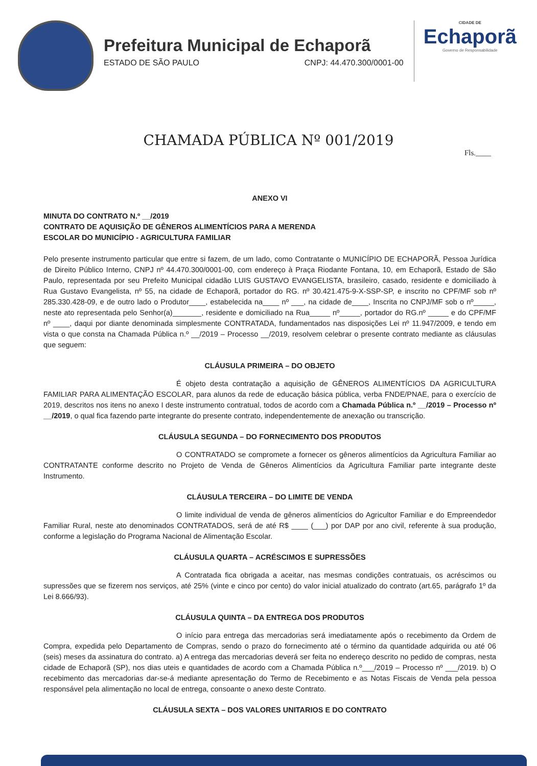Prefeitura Municipal de Echaporã
ESTADO DE SÃO PAULO CNPJ: 44.470.300/0001-00
CIDADE DE
Echaporã
Governo de Responsabilidade
CHAMADA PÚBLICA Nº 001/2019
Fls.____
ANEXO VI
MINUTA DO CONTRATO N.º __/2019
CONTRATO DE AQUISIÇÃO DE GÊNEROS ALIMENTÍCIOS PARA A MERENDA
ESCOLAR DO MUNICÍPIO - AGRICULTURA FAMILIAR
Pelo presente instrumento particular que entre si fazem, de um lado, como Contratante o MUNICÍPIO DE ECHAPORÃ, Pessoa Jurídica de Direito Público Interno, CNPJ nº 44.470.300/0001-00, com endereço à Praça Riodante Fontana, 10, em Echaporã, Estado de São Paulo, representada por seu Prefeito Municipal cidadão LUIS GUSTAVO EVANGELISTA, brasileiro, casado, residente e domiciliado à Rua Gustavo Evangelista, nº 55, na cidade de Echaporã, portador do RG. nº 30.421.475-9-X-SSP-SP, e inscrito no CPF/MF sob nº 285.330.428-09, e de outro lado o Produtor____, estabelecida na____ nº ___, na cidade de____, Inscrita no CNPJ/MF sob o nº_____, neste ato representada pelo Senhor(a)_______, residente e domiciliado na Rua_____ nº_____, portador do RG.nº _____ e do CPF/MF nº ____, daqui por diante denominada simplesmente CONTRATADA, fundamentados nas disposições Lei nº 11.947/2009, e tendo em vista o que consta na Chamada Pública n.º __/2019 – Processo __/2019, resolvem celebrar o presente contrato mediante as cláusulas que seguem:
CLÁUSULA PRIMEIRA – DO OBJETO
É objeto desta contratação a aquisição de GÊNEROS ALIMENTÍCIOS DA AGRICULTURA FAMILIAR PARA ALIMENTAÇÃO ESCOLAR, para alunos da rede de educação básica pública, verba FNDE/PNAE, para o exercício de 2019, descritos nos itens no anexo I deste instrumento contratual, todos de acordo com a Chamada Pública n.º __/2019 – Processo nº __/2019, o qual fica fazendo parte integrante do presente contrato, independentemente de anexação ou transcrição.
CLÁUSULA SEGUNDA – DO FORNECIMENTO DOS PRODUTOS
O CONTRATADO se compromete a fornecer os gêneros alimentícios da Agricultura Familiar ao CONTRATANTE conforme descrito no Projeto de Venda de Gêneros Alimentícios da Agricultura Familiar parte integrante deste Instrumento.
CLÁUSULA TERCEIRA – DO LIMITE DE VENDA
O limite individual de venda de gêneros alimentícios do Agricultor Familiar e do Empreendedor Familiar Rural, neste ato denominados CONTRATADOS, será de até R$ ____ (___) por DAP por ano civil, referente à sua produção, conforme a legislação do Programa Nacional de Alimentação Escolar.
CLÁUSULA QUARTA – ACRÉSCIMOS E SUPRESSÕES
A Contratada fica obrigada a aceitar, nas mesmas condições contratuais, os acréscimos ou supressões que se fizerem nos serviços, até 25% (vinte e cinco por cento) do valor inicial atualizado do contrato (art.65, parágrafo 1º da Lei 8.666/93).
CLÁUSULA QUINTA – DA ENTREGA DOS PRODUTOS
O início para entrega das mercadorias será imediatamente após o recebimento da Ordem de Compra, expedida pelo Departamento de Compras, sendo o prazo do fornecimento até o término da quantidade adquirida ou até 06 (seis) meses da assinatura do contrato. a) A entrega das mercadorias deverá ser feita no endereço descrito no pedido de compras, nesta cidade de Echaporã (SP), nos dias uteis e quantidades de acordo com a Chamada Pública n.º___/2019 – Processo nº ___/2019. b) O recebimento das mercadorias dar-se-á mediante apresentação do Termo de Recebimento e as Notas Fiscais de Venda pela pessoa responsável pela alimentação no local de entrega, consoante o anexo deste Contrato.
CLÁUSULA SEXTA – DOS VALORES UNITARIOS E DO CONTRATO